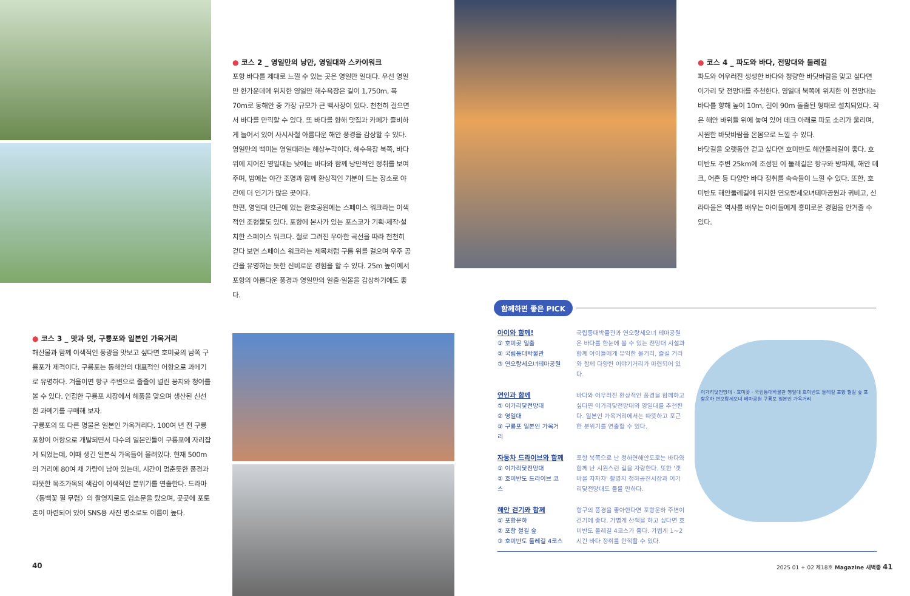● 코스 2 _ 영일만의 낭만, 영일대와 스카이워크
포항 바다를 제대로 느낄 수 있는 곳은 영일만 일대다. 우선 영일만 한가운데에 위치한 영일만 해수욕장은 길이 1,750m, 폭 70m로 동해안 중 가장 규모가 큰 백사장이 있다. 천천히 걸으면서 바다를 만끽할 수 있다. 또 바다를 향해 맛집과 카페가 즐비하게 늘어서 있어 사시사철 아름다운 해안 풍경을 감상할 수 있다.
영일만의 백미는 영일대라는 해상누각이다. 해수욕장 북쪽, 바다 위에 지어진 영일대는 낮에는 바다와 함께 낭만적인 정취를 보여주며, 밤에는 야간 조명과 함께 환상적인 기분이 드는 장소로 야간에 더 인기가 많은 곳이다.
한편, 영일대 인근에 있는 환호공원에는 스페이스 워크라는 이색적인 조형물도 있다. 포항에 본사가 있는 포스코가 기획·제작·설치한 스페이스 워크다. 철로 그려진 우아한 곡선을 따라 천천히 걷다 보면 스페이스 워크라는 제목처럼 구름 위를 걸으며 우주 공간을 유영하는 듯한 신비로운 경험을 할 수 있다. 25m 높이에서 포항의 아름다운 풍경과 영일만의 일출·일몰을 감상하기에도 좋다.
● 코스 4 _ 파도와 바다, 전망대와 둘레길
파도와 어우러진 생생한 바다와 청량한 바닷바람을 맞고 싶다면 이가리 닻 전망대를 추천한다. 영일대 북쪽에 위치한 이 전망대는 바다를 향해 높이 10m, 길이 90m 돌출된 형태로 설치되었다. 작은 해안 바위들 위에 놓여 있어 데크 아래로 파도 소리가 울리며, 시원한 바닷바람을 온몸으로 느낄 수 있다.
바닷길을 오랫동안 걷고 싶다면 호미반도 해안둘레길이 좋다. 호미반도 주변 25km에 조성된 이 둘레길은 항구와 방파제, 해안 데크, 어촌 등 다양한 바다 정취를 속속들이 느낄 수 있다. 또한, 호미반도 해안둘레길에 위치한 연오랑세오녀테마공원과 귀비고, 신라마을은 역사를 배우는 아이들에게 흥미로운 경험을 안겨줄 수 있다.
● 코스 3 _ 맛과 멋, 구룡포와 일본인 가옥거리
해산물과 함께 이색적인 풍광을 맛보고 싶다면 호미곶의 남쪽 구룡포가 제격이다. 구룡포는 동해안의 대표적인 어항으로 과메기로 유명하다. 겨울이면 항구 주변으로 줄줄이 널린 꽁치와 청어를 볼 수 있다. 인접한 구룡포 시장에서 해풍을 맞으며 생산된 신선한 과메기를 구매해 보자.
구룡포의 또 다른 명물은 일본인 가옥거리다. 100여 년 전 구룡포항이 어항으로 개발되면서 다수의 일본인들이 구룡포에 자리잡게 되었는데, 이때 생긴 일본식 가옥들이 몰려있다. 현재 500m의 거리에 80여 채 가량이 남아 있는데, 시간이 멈춘듯한 풍경과 따뜻한 목조가옥의 색감이 이색적인 분위기를 연출한다. 드라마 〈동백꽃 필 무렵〉의 촬영지로도 입소문을 탔으며, 곳곳에 포토존이 마련되어 있어 SNS용 사진 명소로도 이름이 높다.
함께하면 좋은 PICK
아이와 함께!
① 호미곶 일출
② 국립등대박물관
③ 연오랑세오녀테마공원
국립등대박물관과 연오랑세오녀 테마공원은 바다를 한눈에 볼 수 있는 전망대 시설과 함께 아이들에게 유익한 볼거리, 즐길 거리와 함께 다양한 이야기거리가 마련되어 있다.
연인과 함께
① 이가리닻전망대
② 영일대
③ 구룡포 일본인 가옥거리
바다와 어우러진 환상적인 풍경을 함께하고 싶다면 이가리닻전망대와 영일대를 추천한다. 일본인 가옥거리에서는 따뜻하고 포근한 분위기를 연출할 수 있다.
자동차 드라이브와 함께
① 이가리닻전망대
② 호미반도 드라이브 코스
포항 북쪽으로 난 청하면해안도로는 바다와 함께 난 시원스런 길을 자랑한다. 또한 '갯마을 차차차' 촬영지 청하공진시장과 이가리닻전망대도 들를 만하다.
해안 걷기와 함께
① 포항운하
② 포항 철길 숲
③ 호미반도 둘레길 4코스
항구의 풍경을 좋아한다면 포항운하 주변이 걷기에 좋다. 가볍게 산책을 하고 싶다면 호미반도 둘레길 4코스가 좋다. 가볍게 1~2시간 바다 정취를 만끽할 수 있다.
이가리닻전망대 · 호미곶 · 국립등대박물관 영일대 호미반도 둘레길 포항 철길 숲 포항운하 연오랑세오녀 테마공원 구룡포 일본인 가옥거리
40
2025 01 + 02 제18호 Magazine 새벽종 41